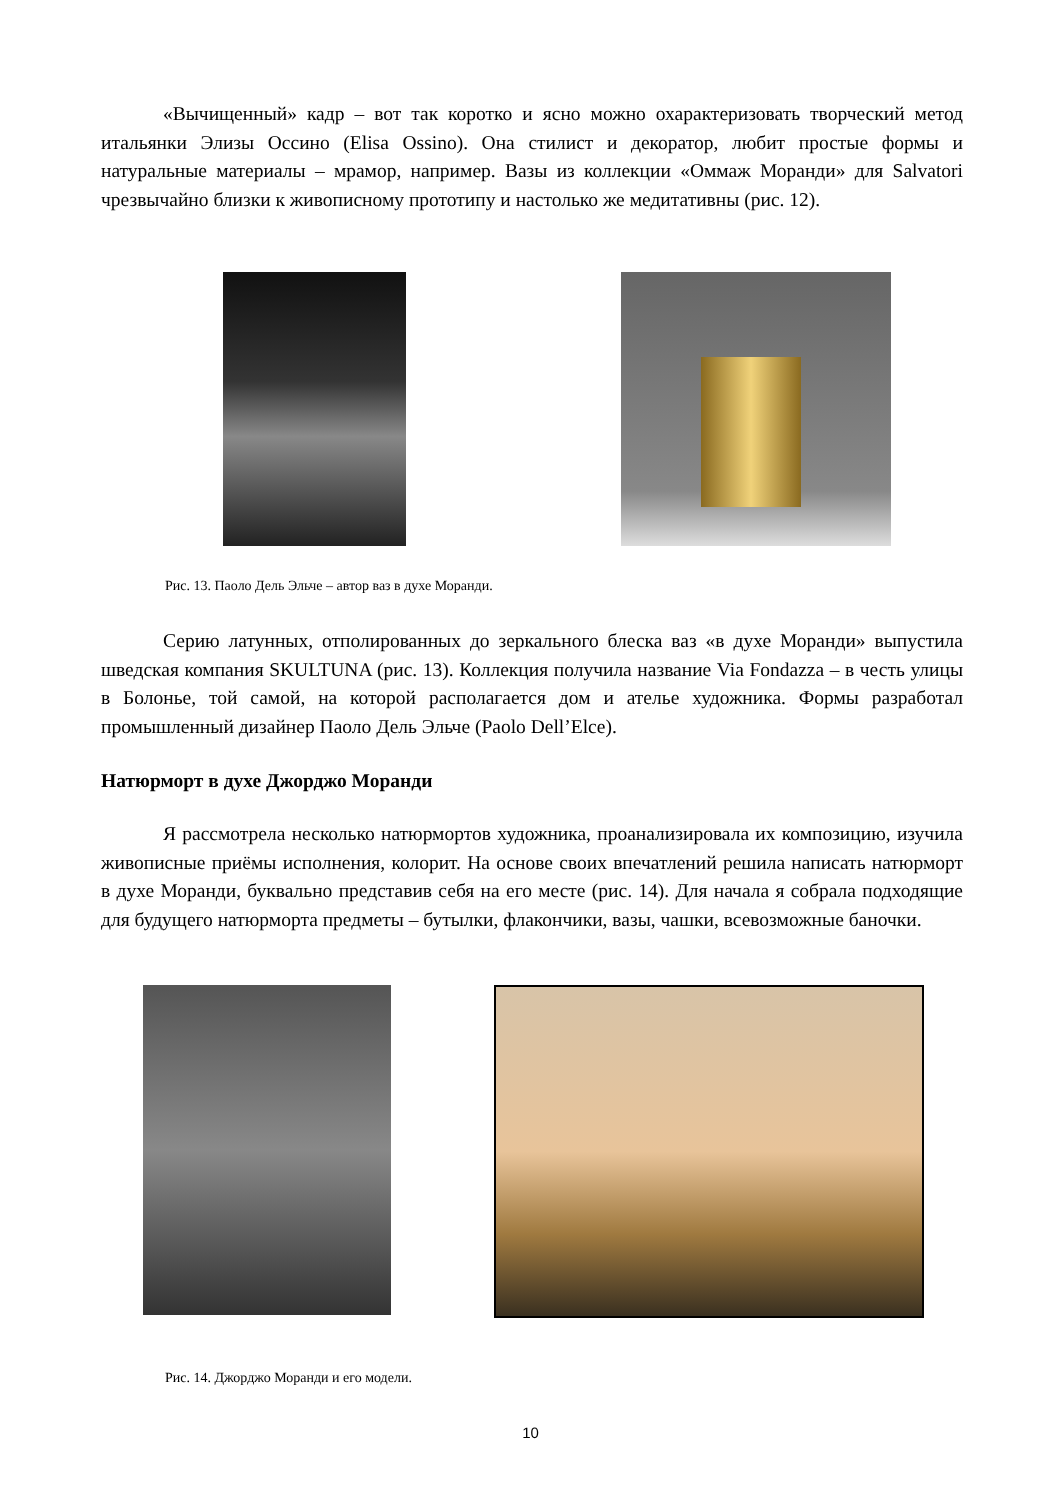«Вычищенный» кадр – вот так коротко и ясно можно охарактеризовать творческий метод итальянки Элизы Оссино (Elisa Ossino). Она стилист и декоратор, любит простые формы и натуральные материалы – мрамор, например. Вазы из коллекции «Оммаж Моранди» для Salvatori чрезвычайно близки к живописному прототипу и настолько же медитативны (рис. 12).
Рис. 13. Паоло Дель Эльче – автор ваз в духе Моранди.
Серию латунных, отполированных до зеркального блеска ваз «в духе Моранди» выпустила шведская компания SKULTUNA (рис. 13). Коллекция получила название Via Fondazza – в честь улицы в Болонье, той самой, на которой располагается дом и ателье художника. Формы разработал промышленный дизайнер Паоло Дель Эльче (Paolo Dell’Elce).
Натюрморт в духе Джорджо Моранди
Я рассмотрела несколько натюрмортов художника, проанализировала их композицию, изучила живописные приёмы исполнения, колорит. На основе своих впечатлений решила написать натюрморт в духе Моранди, буквально представив себя на его месте (рис. 14). Для начала я собрала подходящие для будущего натюрморта предметы – бутылки, флакончики, вазы, чашки, всевозможные баночки.
Рис. 14. Джорджо Моранди и его модели.
10